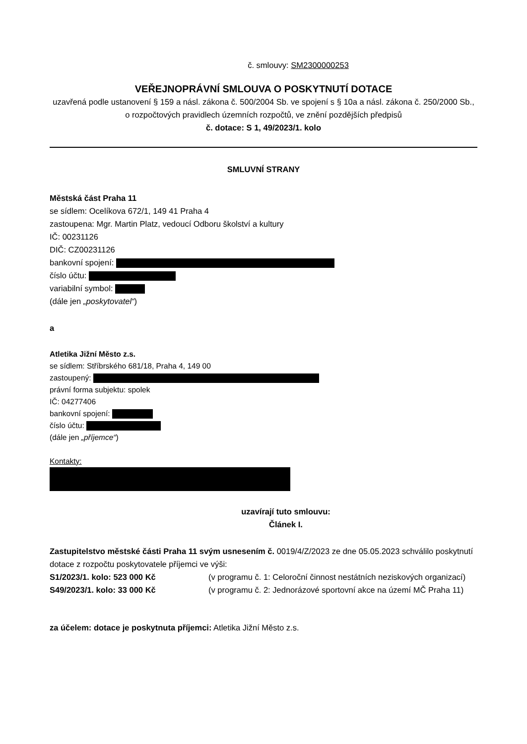č. smlouvy: SM2300000253
VEŘEJNOPRÁVNÍ SMLOUVA O POSKYTNUTÍ DOTACE
uzavřená podle ustanovení § 159 a násl. zákona č. 500/2004 Sb. ve spojení s § 10a a násl. zákona č. 250/2000 Sb., o rozpočtových pravidlech územních rozpočtů, ve znění pozdějších předpisů
č. dotace: S 1, 49/2023/1. kolo
SMLUVNÍ STRANY
Městská část Praha 11
se sídlem: Ocelíkova 672/1, 149 41 Praha 4
zastoupena: Mgr. Martin Platz, vedoucí Odboru školství a kultury
IČ: 00231126
DIČ: CZ00231126
bankovní spojení:
číslo účtu:
variabilní symbol:
(dále jen „poskytovatel“)
a
Atletika Jižní Město z.s.
se sídlem: Stříbrského 681/18, Praha 4, 149 00
zastoupený:
právní forma subjektu: spolek
IČ: 04277406
bankovní spojení:
číslo účtu:
(dále jen „příjemce“)
Kontakty:
uzavírají tuto smlouvu:
Článek I.
Zastupitelstvo městské části Praha 11 svým usnesením č. 0019/4/Z/2023 ze dne 05.05.2023 schválilo poskytnutí dotace z rozpočtu poskytovatele příjemci ve výši:
S1/2023/1. kolo: 523 000 Kč (v programu č. 1: Celoroční činnost nestátních neziskových organizací)
S49/2023/1. kolo: 33 000 Kč (v programu č. 2: Jednorázové sportovní akce na území MČ Praha 11)
za účelem: dotace je poskytnuta příjemci: Atletika Jižní Město z.s.